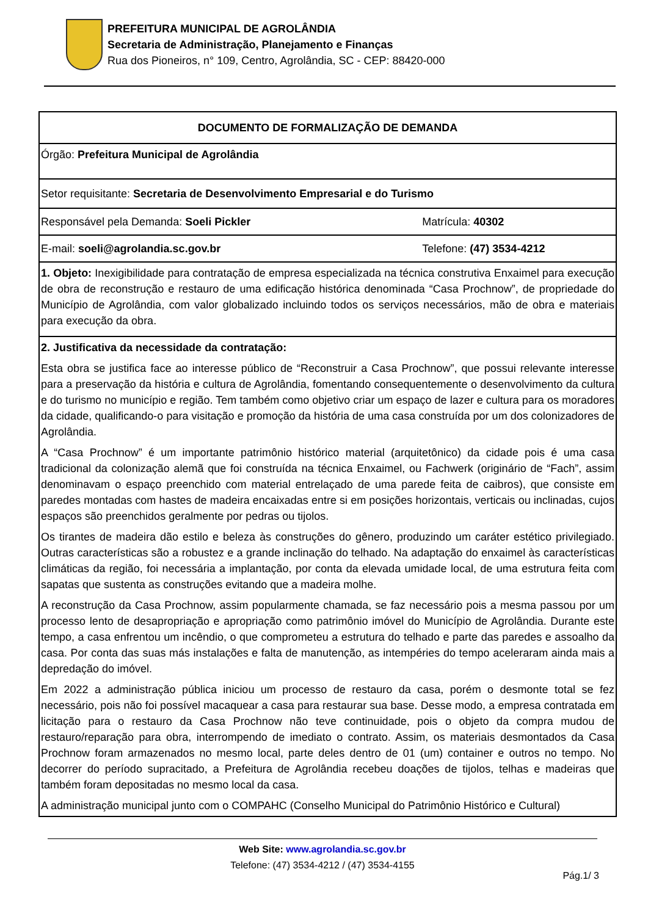PREFEITURA MUNICIPAL DE AGROLÂNDIA
Secretaria de Administração, Planejamento e Finanças
Rua dos Pioneiros, n° 109, Centro, Agrolândia, SC - CEP: 88420-000
| DOCUMENTO DE FORMALIZAÇÃO DE DEMANDA | |
| Órgão: Prefeitura Municipal de Agrolândia | |
| Setor requisitante: Secretaria de Desenvolvimento Empresarial e do Turismo | |
| Responsável pela Demanda: Soeli Pickler | Matrícula: 40302 |
| E-mail: soeli@agrolandia.sc.gov.br | Telefone: (47) 3534-4212 |
| 1. Objeto: Inexigibilidade para contratação de empresa especializada na técnica construtiva Enxaimel para execução de obra de reconstrução e restauro de uma edificação histórica denominada “Casa Prochnow”, de propriedade do Município de Agrolândia, com valor globalizado incluindo todos os serviços necessários, mão de obra e materiais para execução da obra. | |
| 2. Justificativa da necessidade da contratação: Esta obra se justifica face ao interesse público de “Reconstruir a Casa Prochnow”, que possui relevante interesse para a preservação da história e cultura de Agrolândia, fomentando consequentemente o desenvolvimento da cultura e do turismo no município e região. Tem também como objetivo criar um espaço de lazer e cultura para os moradores da cidade, qualificando-o para visitação e promoção da história de uma casa construída por um dos colonizadores de Agrolândia. A “Casa Prochnow” é um importante patrimônio histórico material (arquitetônico) da cidade pois é uma casa tradicional da colonização alemã que foi construída na técnica Enxaimel, ou Fachwerk (originário de “Fach”, assim denominavam o espaço preenchido com material entrelaçado de uma parede feita de caibros), que consiste em paredes montadas com hastes de madeira encaixadas entre si em posições horizontais, verticais ou inclinadas, cujos espaços são preenchidos geralmente por pedras ou tijolos. Os tirantes de madeira dão estilo e beleza às construções do gênero, produzindo um caráter estético privilegiado. Outras características são a robustez e a grande inclinação do telhado. Na adaptação do enxaimel às características climáticas da região, foi necessária a implantação, por conta da elevada umidade local, de uma estrutura feita com sapatas que sustenta as construções evitando que a madeira molhe. A reconstrução da Casa Prochnow, assim popularmente chamada, se faz necessário pois a mesma passou por um processo lento de desapropriação e apropriação como patrimônio imóvel do Município de Agrolândia. Durante este tempo, a casa enfrentou um incêndio, o que comprometeu a estrutura do telhado e parte das paredes e assoalho da casa. Por conta das suas más instalações e falta de manutenção, as intempéries do tempo aceleraram ainda mais a depredação do imóvel. Em 2022 a administração pública iniciou um processo de restauro da casa, porém o desmonte total se fez necessário, pois não foi possível macaquear a casa para restaurar sua base. Desse modo, a empresa contratada em licitação para o restauro da Casa Prochnow não teve continuidade, pois o objeto da compra mudou de restauro/reparação para obra, interrompendo de imediato o contrato. Assim, os materiais desmontados da Casa Prochnow foram armazenados no mesmo local, parte deles dentro de 01 (um) container e outros no tempo. No decorrer do período supracitado, a Prefeitura de Agrolândia recebeu doações de tijolos, telhas e madeiras que também foram depositadas no mesmo local da casa. A administração municipal junto com o COMPAHC (Conselho Municipal do Patrimônio Histórico e Cultural) | |
Web Site: www.agrolandia.sc.gov.br
Telefone: (47) 3534-4212 / (47) 3534-4155
Pág.1/ 3